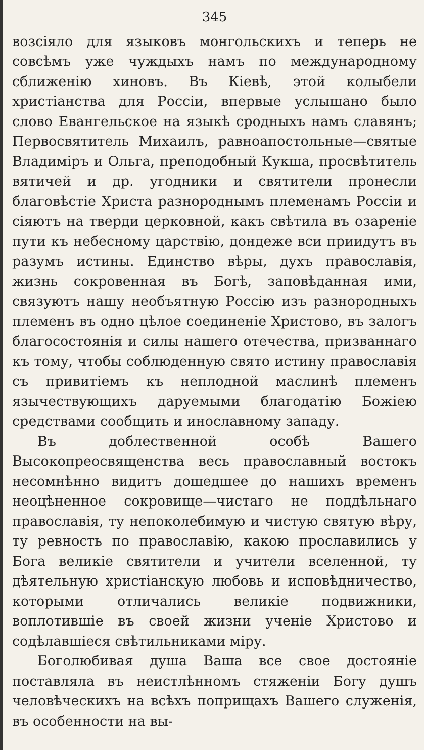345
возсіяло для языковъ монгольскихъ и теперь не совсѣмъ уже чуждыхъ намъ по международному сближенію хиновъ. Въ Кіевѣ, этой колыбели христіанства для Россіи, впервые услышано было слово Евангельское на языкѣ сродныхъ намъ славянъ; Первосвятитель Михаилъ, равноапостольные—святые Владиміръ и Ольга, преподобный Кукша, просвѣтитель вятичей и др. угодники и святители пронесли благовѣстіе Христа разнороднымъ племенамъ Россіи и сіяютъ на тверди церковной, какъ свѣтила въ озареніе пути къ небесному царствію, дондеже вси приидутъ въ разумъ истины. Единство вѣры, духъ православія, жизнь сокровенная въ Богѣ, заповѣданная ими, связуютъ нашу необъятную Россію изъ разнородныхъ племенъ въ одно цѣлое соединеніе Христово, въ залогъ благосостоянія и силы нашего отечества, призваннаго къ тому, чтобы соблюденную свято истину православія съ привитіемъ къ неплодной маслинѣ племенъ язычествующихъ даруемыми благодатію Божіею средствами сообщить и инославному западу.
Въ доблественной особѣ Вашего Высокопреосвященства весь православный востокъ несомнѣнно видитъ дошедшее до нашихъ временъ неоцѣненное сокровище—чистаго не поддѣльнаго православія, ту непоколебимую и чистую святую вѣру, ту ревность по православію, какою прославились у Бога великіе святители и учители вселенной, ту дѣятельную христіанскую любовь и исповѣдничество, которыми отличались великіе подвижники, воплотившіе въ своей жизни ученіе Христово и содѣлавшіеся свѣтильниками міру.
Боголюбивая душа Ваша все свое достояніе поставляла въ неистлѣнномъ стяженіи Богу душъ человѣческихъ на всѣхъ поприщахъ Вашего служенія, въ особенности на вы-